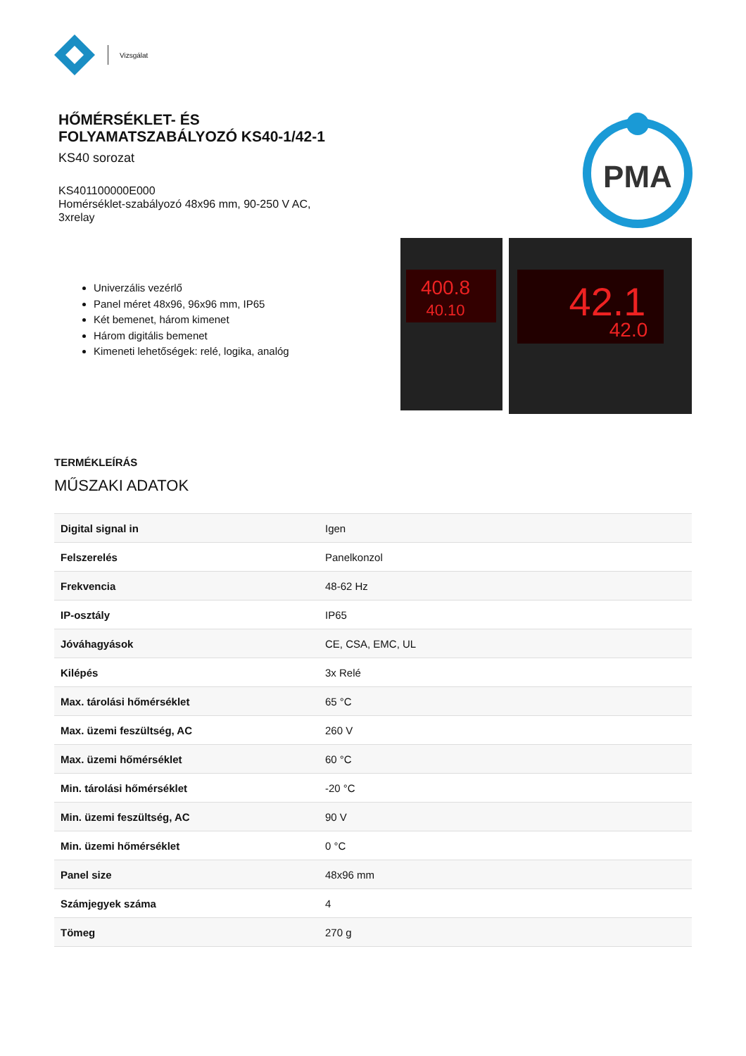Vizsgálat
HŐMÉRSÉKLET- ÉS
FOLYAMATSZABÁLYOZÓ KS40-1/42-1
KS40 sorozat
KS401100000E000
Homérséklet-szabályozó 48x96 mm, 90-250 V AC,
3xrelay
Univerzális vezérlő
Panel méret 48x96, 96x96 mm, IP65
Két bemenet, három kimenet
Három digitális bemenet
Kimeneti lehetőségek: relé, logika, analóg
PMA
400.8
40.10
42.1
42.0
TERMÉKLEÍRÁS
MŰSZAKI ADATOK
| Digital signal in | Igen |
| Felszerelés | Panelkonzol |
| Frekvencia | 48-62 Hz |
| IP-osztály | IP65 |
| Jóváhagyások | CE, CSA, EMC, UL |
| Kilépés | 3x Relé |
| Max. tárolási hőmérséklet | 65 °C |
| Max. üzemi feszültség, AC | 260 V |
| Max. üzemi hőmérséklet | 60 °C |
| Min. tárolási hőmérséklet | -20 °C |
| Min. üzemi feszültség, AC | 90 V |
| Min. üzemi hőmérséklet | 0 °C |
| Panel size | 48x96 mm |
| Számjegyek száma | 4 |
| Tömeg | 270 g |